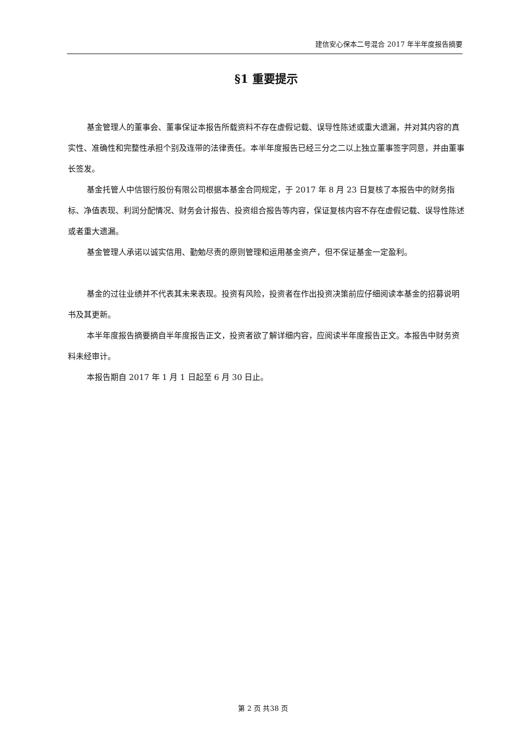建信安心保本二号混合 2017 年半年度报告摘要
§1 重要提示
基金管理人的董事会、董事保证本报告所载资料不存在虚假记载、误导性陈述或重大遗漏，并对其内容的真实性、准确性和完整性承担个别及连带的法律责任。本半年度报告已经三分之二以上独立董事签字同意，并由董事长签发。
基金托管人中信银行股份有限公司根据本基金合同规定，于 2017 年 8 月 23 日复核了本报告中的财务指标、净值表现、利润分配情况、财务会计报告、投资组合报告等内容，保证复核内容不存在虚假记载、误导性陈述或者重大遗漏。
基金管理人承诺以诚实信用、勤勉尽责的原则管理和运用基金资产，但不保证基金一定盈利。
基金的过往业绩并不代表其未来表现。投资有风险，投资者在作出投资决策前应仔细阅读本基金的招募说明书及其更新。
本半年度报告摘要摘自半年度报告正文，投资者欲了解详细内容，应阅读半年度报告正文。本报告中财务资料未经审计。
本报告期自 2017 年 1 月 1 日起至 6 月 30 日止。
第 2 页 共38 页